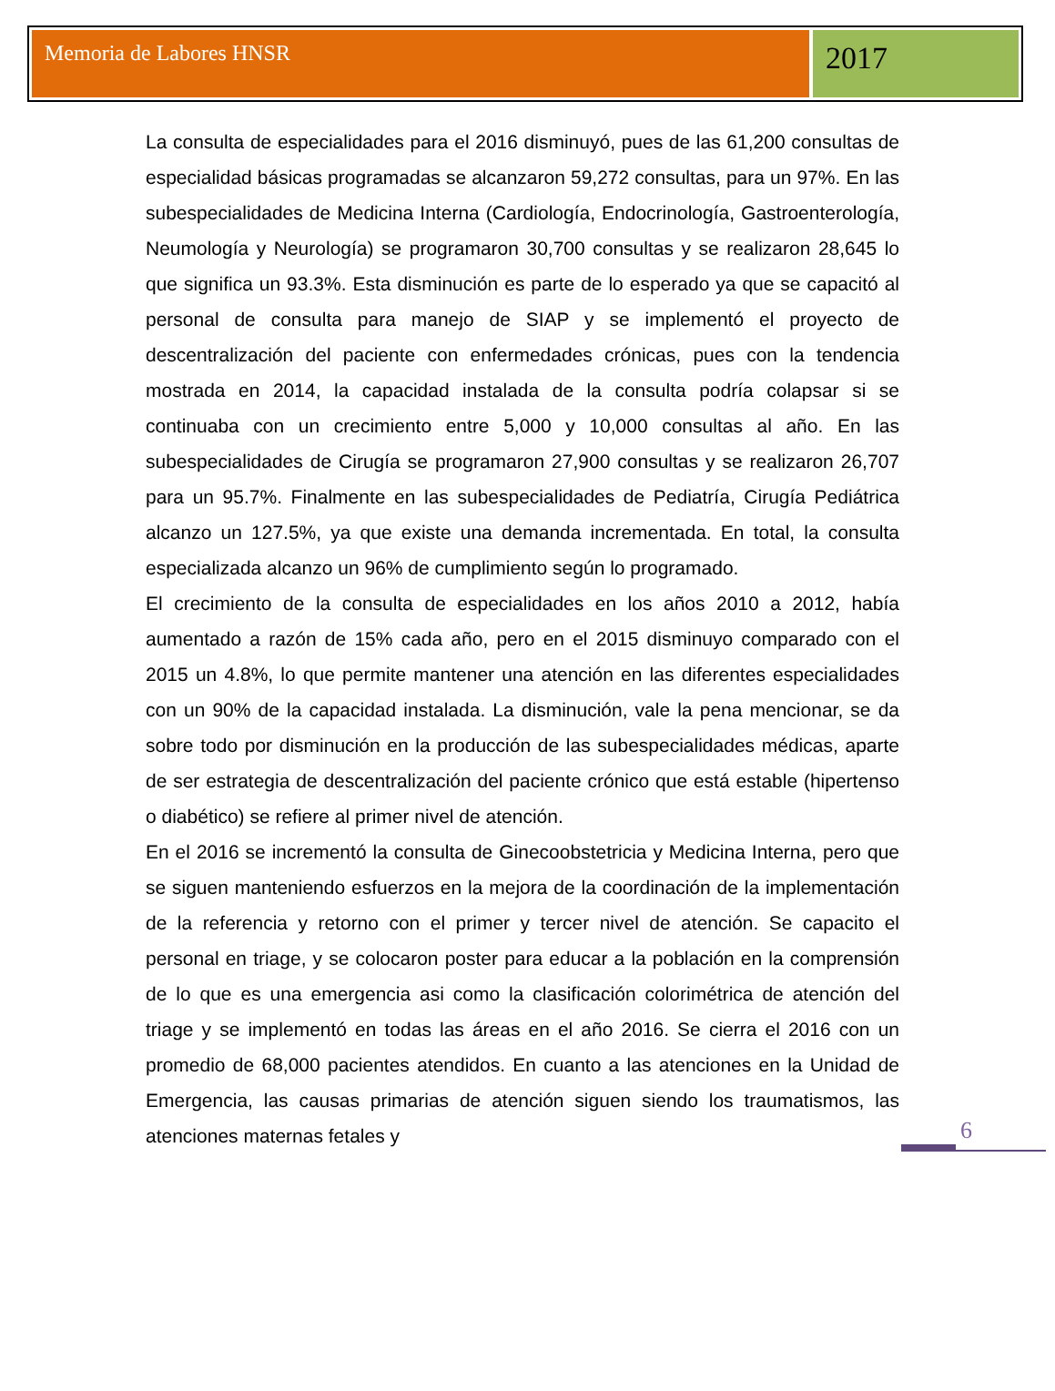Memoria de Labores HNSR
2017
La consulta de especialidades para el 2016 disminuyó, pues de las 61,200 consultas de especialidad básicas programadas se alcanzaron 59,272 consultas, para un 97%. En las subespecialidades de Medicina Interna (Cardiología, Endocrinología, Gastroenterología, Neumología y Neurología) se programaron 30,700 consultas y se realizaron 28,645 lo que significa un 93.3%. Esta disminución es parte de lo esperado ya que se capacitó al personal de consulta para manejo de SIAP y se implementó el proyecto de descentralización del paciente con enfermedades crónicas, pues con la tendencia mostrada en 2014, la capacidad instalada de la consulta podría colapsar si se continuaba con un crecimiento entre 5,000 y 10,000 consultas al año. En las subespecialidades de Cirugía se programaron 27,900 consultas y se realizaron 26,707 para un 95.7%. Finalmente en las subespecialidades de Pediatría, Cirugía Pediátrica alcanzo un 127.5%, ya que existe una demanda incrementada. En total, la consulta especializada alcanzo un 96% de cumplimiento según lo programado.
El crecimiento de la consulta de especialidades en los años 2010 a 2012, había aumentado a razón de 15% cada año, pero en el 2015 disminuyo comparado con el 2015 un 4.8%, lo que permite mantener una atención en las diferentes especialidades con un 90% de la capacidad instalada. La disminución, vale la pena mencionar, se da sobre todo por disminución en la producción de las subespecialidades médicas, aparte de ser estrategia de descentralización del paciente crónico que está estable (hipertenso o diabético) se refiere al primer nivel de atención.
En el 2016 se incrementó la consulta de Ginecoobstetricia y Medicina Interna, pero que se siguen manteniendo esfuerzos en la mejora de la coordinación de la implementación de la referencia y retorno con el primer y tercer nivel de atención. Se capacito el personal en triage, y se colocaron poster para educar a la población en la comprensión de lo que es una emergencia asi como la clasificación colorimétrica de atención del triage y se implementó en todas las áreas en el año 2016. Se cierra el 2016 con un promedio de 68,000 pacientes atendidos. En cuanto a las atenciones en la Unidad de Emergencia, las causas primarias de atención siguen siendo los traumatismos, las atenciones maternas fetales y
6